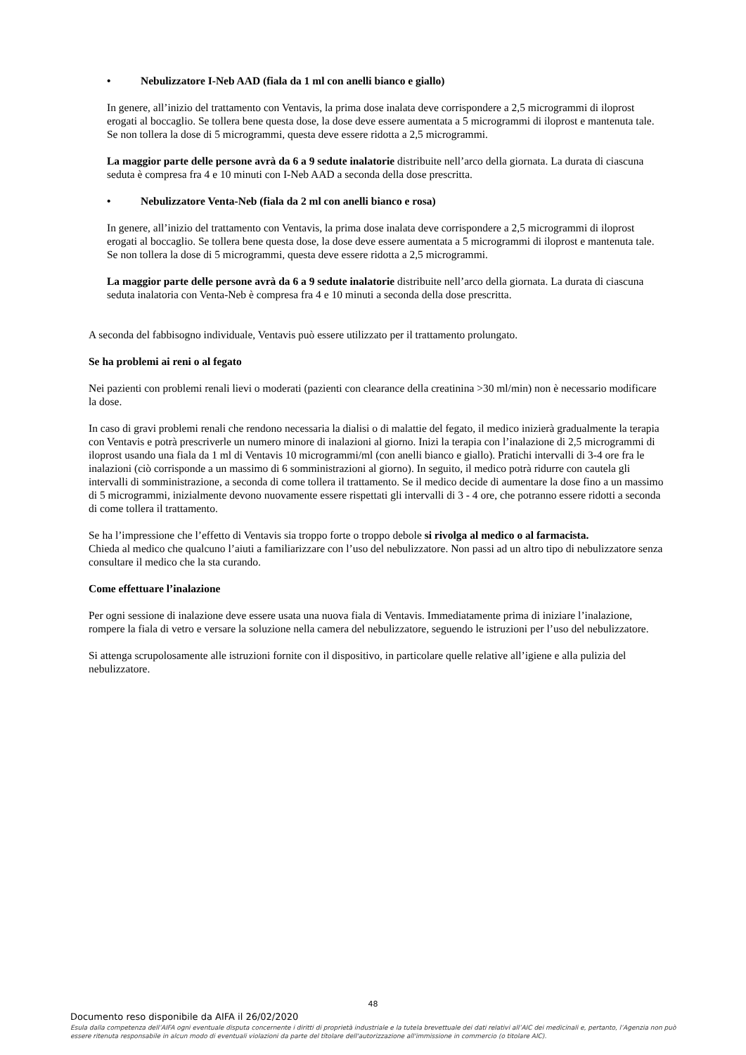• Nebulizzatore I-Neb AAD (fiala da 1 ml con anelli bianco e giallo)
In genere, all’inizio del trattamento con Ventavis, la prima dose inalata deve corrispondere a 2,5 microgrammi di iloprost erogati al boccaglio. Se tollera bene questa dose, la dose deve essere aumentata a 5 microgrammi di iloprost e mantenuta tale. Se non tollera la dose di 5 microgrammi, questa deve essere ridotta a 2,5 microgrammi.
La maggior parte delle persone avrà da 6 a 9 sedute inalatorie distribuite nell’arco della giornata. La durata di ciascuna seduta è compresa fra 4 e 10 minuti con I-Neb AAD a seconda della dose prescritta.
• Nebulizzatore Venta-Neb (fiala da 2 ml con anelli bianco e rosa)
In genere, all’inizio del trattamento con Ventavis, la prima dose inalata deve corrispondere a 2,5 microgrammi di iloprost erogati al boccaglio. Se tollera bene questa dose, la dose deve essere aumentata a 5 microgrammi di iloprost e mantenuta tale. Se non tollera la dose di 5 microgrammi, questa deve essere ridotta a 2,5 microgrammi.
La maggior parte delle persone avrà da 6 a 9 sedute inalatorie distribuite nell’arco della giornata. La durata di ciascuna seduta inalatoria con Venta-Neb è compresa fra 4 e 10 minuti a seconda della dose prescritta.
A seconda del fabbisogno individuale, Ventavis può essere utilizzato per il trattamento prolungato.
Se ha problemi ai reni o al fegato
Nei pazienti con problemi renali lievi o moderati (pazienti con clearance della creatinina >30 ml/min) non è necessario modificare la dose.
In caso di gravi problemi renali che rendono necessaria la dialisi o di malattie del fegato, il medico inizierà gradualmente la terapia con Ventavis e potrà prescriverle un numero minore di inalazioni al giorno. Inizi la terapia con l’inalazione di 2,5 microgrammi di iloprost usando una fiala da 1 ml di Ventavis 10 microgrammi/ml (con anelli bianco e giallo). Pratichi intervalli di 3-4 ore fra le inalazioni (ciò corrisponde a un massimo di 6 somministrazioni al giorno). In seguito, il medico potrà ridurre con cautela gli intervalli di somministrazione, a seconda di come tollera il trattamento. Se il medico decide di aumentare la dose fino a un massimo di 5 microgrammi, inizialmente devono nuovamente essere rispettati gli intervalli di 3 - 4 ore, che potranno essere ridotti a seconda di come tollera il trattamento.
Se ha l’impressione che l’effetto di Ventavis sia troppo forte o troppo debole si rivolga al medico o al farmacista.
Chieda al medico che qualcuno l’aiuti a familiarizzare con l’uso del nebulizzatore. Non passi ad un altro tipo di nebulizzatore senza consultare il medico che la sta curando.
Come effettuare l’inalazione
Per ogni sessione di inalazione deve essere usata una nuova fiala di Ventavis. Immediatamente prima di iniziare l’inalazione, rompere la fiala di vetro e versare la soluzione nella camera del nebulizzatore, seguendo le istruzioni per l’uso del nebulizzatore.
Si attenga scrupolosamente alle istruzioni fornite con il dispositivo, in particolare quelle relative all’igiene e alla pulizia del nebulizzatore.
48
Documento reso disponibile da AIFA il 26/02/2020
Esula dalla competenza dell’AIFA ogni eventuale disputa concernente i diritti di proprietà industriale e la tutela brevettuale dei dati relativi all’AIC dei medicinali e, pertanto, l’Agenzia non può essere ritenuta responsabile in alcun modo di eventuali violazioni da parte del titolare dell'autorizzazione all'immissione in commercio (o titolare AIC).